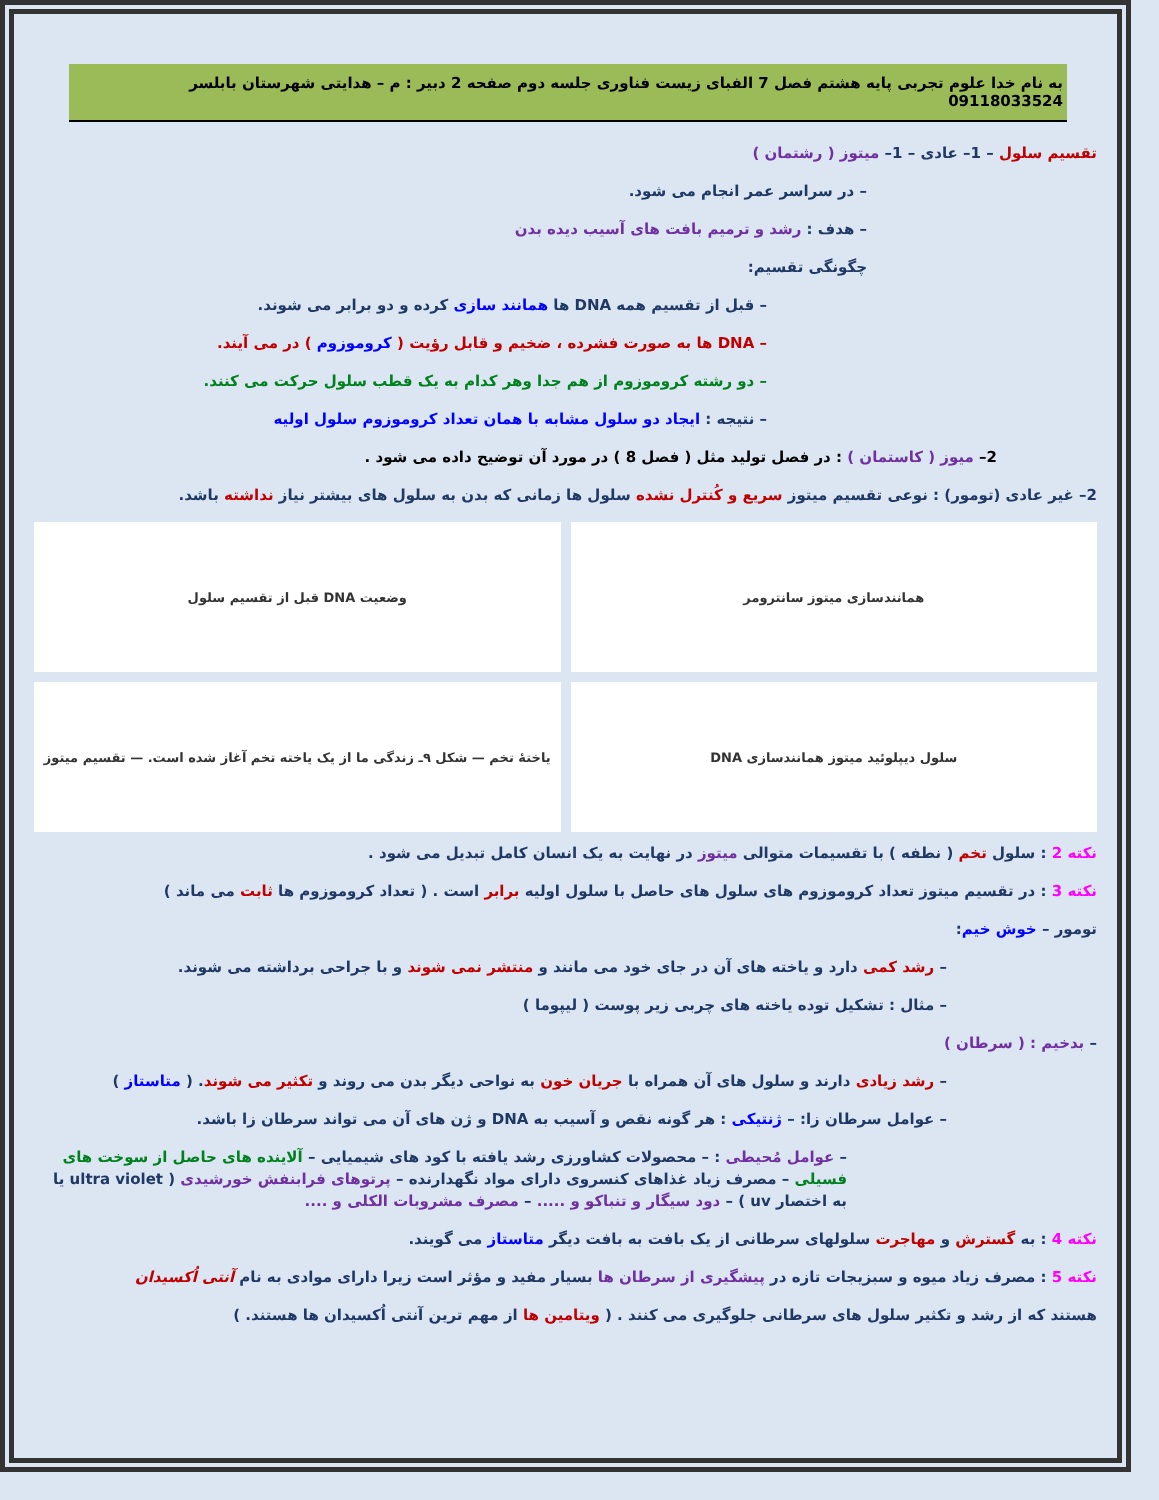به نام خدا علوم تجربی پایه هشتم فصل 7 الفبای زیست فناوری جلسه دوم صفحه 2 دبیر : م – هدایتی شهرستان بابلسر 09118033524
تقسیم سلول – 1– عادی – 1– میتوز ( رشتمان )
– در سراسر عمر انجام می شود.
– هدف : رشد و ترمیم بافت های آسیب دیده بدن
چگونگی تقسیم:
– قبل از تقسیم همه DNA ها همانند سازی کرده و دو برابر می شوند.
– DNA ها به صورت فشرده ، ضخیم و قابل رؤیت ( کروموزوم ) در می آیند.
– دو رشته کروموزوم از هم جدا وهر کدام به یک قطب سلول حرکت می کنند.
– نتیجه : ایجاد دو سلول مشابه با همان تعداد کروموزوم سلول اولیه
2– میوز ( کاستمان ) : در فصل تولید مثل ( فصل 8 ) در مورد آن توضیح داده می شود .
2– غیر عادی (تومور) : نوعی تقسیم میتوز سریع و کُنترل نشده سلول ها زمانی که بدن به سلول های بیشتر نیاز نداشته باشد.
همانندسازی میتوز سانترومر وضعیت DNA قبل از تقسیم سلول
سلول دیپلوئید میتوز همانندسازی DNA
یاختهٔ تخم — شکل ۹ـ زندگی ما از یک یاخته تخم آغاز شده است. — تقسیم میتوز
نکته 2 : سلول تخم ( نطفه ) با تقسیمات متوالی میتوز در نهایت به یک انسان کامل تبدیل می شود .
نکته 3 : در تقسیم میتوز تعداد کروموزوم های سلول های حاصل با سلول اولیه برابر است . ( تعداد کروموزوم ها ثابت می ماند )
تومور – خوش خیم:
– رشد کمی دارد و یاخته های آن در جای خود می مانند و منتشر نمی شوند و با جراحی برداشته می شوند.
– مثال : تشکیل توده یاخته های چربی زیر پوست ( لیپوما )
– بدخیم : ( سرطان )
– رشد زیادی دارند و سلول های آن همراه با جریان خون به نواحی دیگر بدن می روند و تکثیر می شوند. ( متاستاز )
– عوامل سرطان زا: – ژنتیکی : هر گونه نقص و آسیب به DNA و ژن های آن می تواند سرطان زا باشد.
– عوامل مُحیطی : – محصولات کشاورزی رشد یافته با کود های شیمیایی – آلاینده های حاصل از سوخت های فسیلی – مصرف زیاد غذاهای کنسروی دارای مواد نگهدارنده – پرتوهای فرابنفش خورشیدی ( ultra violet یا به اختصار uv ) – دود سیگار و تنباکو و ..... – مصرف مشروبات الکلی و ....
نکته 4 : به گسترش و مهاجرت سلولهای سرطانی از یک بافت به بافت دیگر متاستاز می گویند.
نکته 5 : مصرف زیاد میوه و سبزیجات تازه در پیشگیری از سرطان ها بسیار مفید و مؤثر است زیرا دارای موادی به نام آنتی اُکسیدان
هستند که از رشد و تکثیر سلول های سرطانی جلوگیری می کنند . ( ویتامین ها از مهم ترین آنتی اُکسیدان ها هستند. )